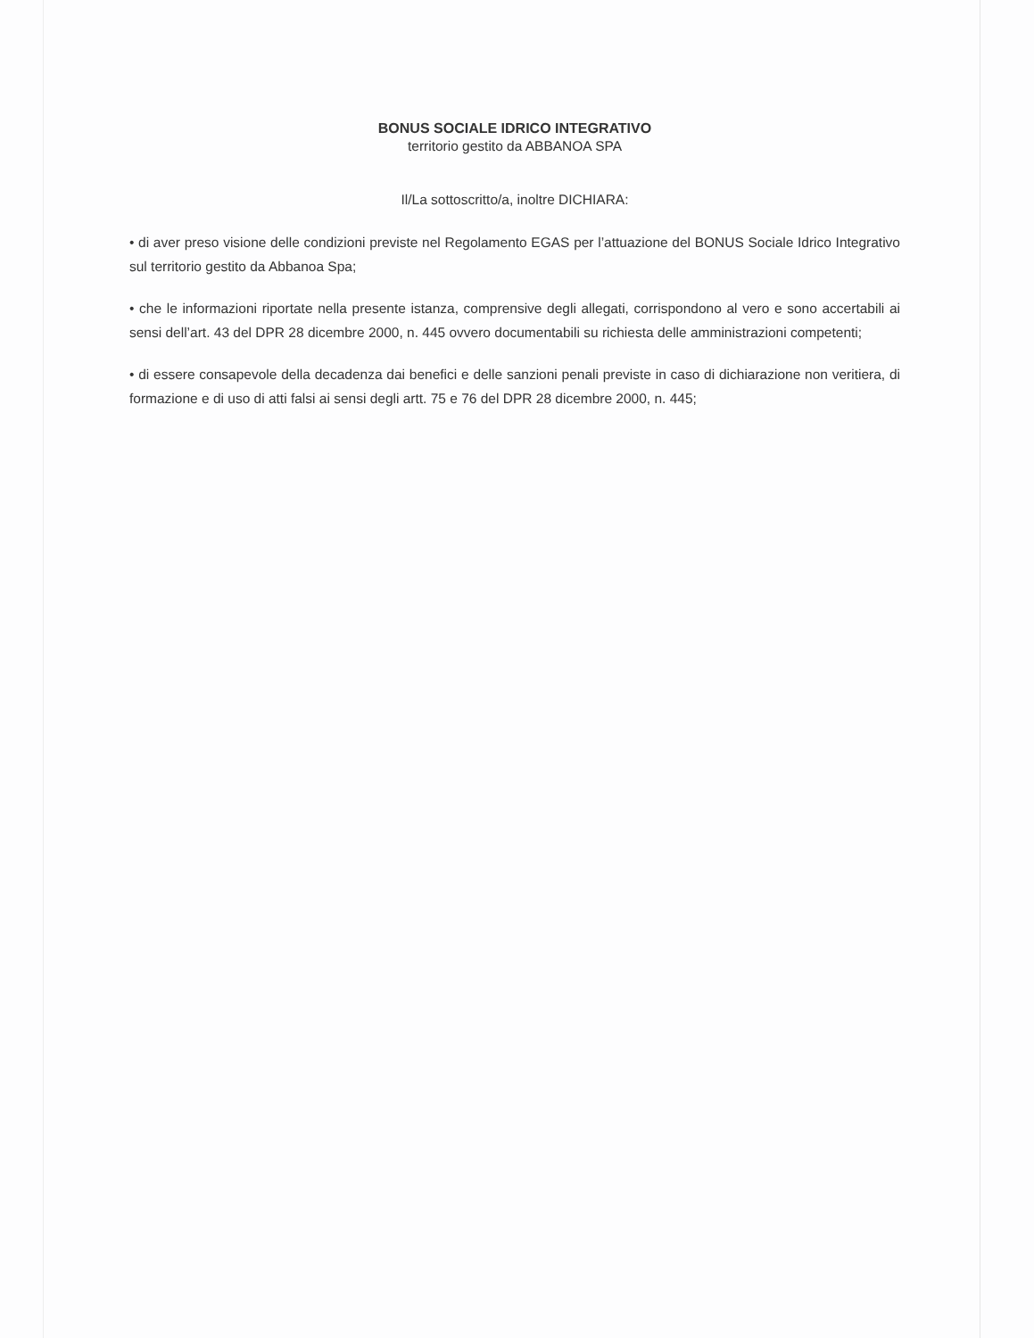BONUS SOCIALE IDRICO INTEGRATIVO
territorio gestito da ABBANOA SPA
Il/La sottoscritto/a, inoltre DICHIARA:
• di aver preso visione delle condizioni previste nel Regolamento EGAS per l’attuazione del BONUS Sociale Idrico Integrativo sul territorio gestito da Abbanoa Spa;
• che le informazioni riportate nella presente istanza, comprensive degli allegati, corrispondono al vero e sono accertabili ai sensi dell’art. 43 del DPR 28 dicembre 2000, n. 445 ovvero documentabili su richiesta delle amministrazioni competenti;
• di essere consapevole della decadenza dai benefici e delle sanzioni penali previste in caso di dichiarazione non veritiera, di formazione e di uso di atti falsi ai sensi degli artt. 75 e 76 del DPR 28 dicembre 2000, n. 445;